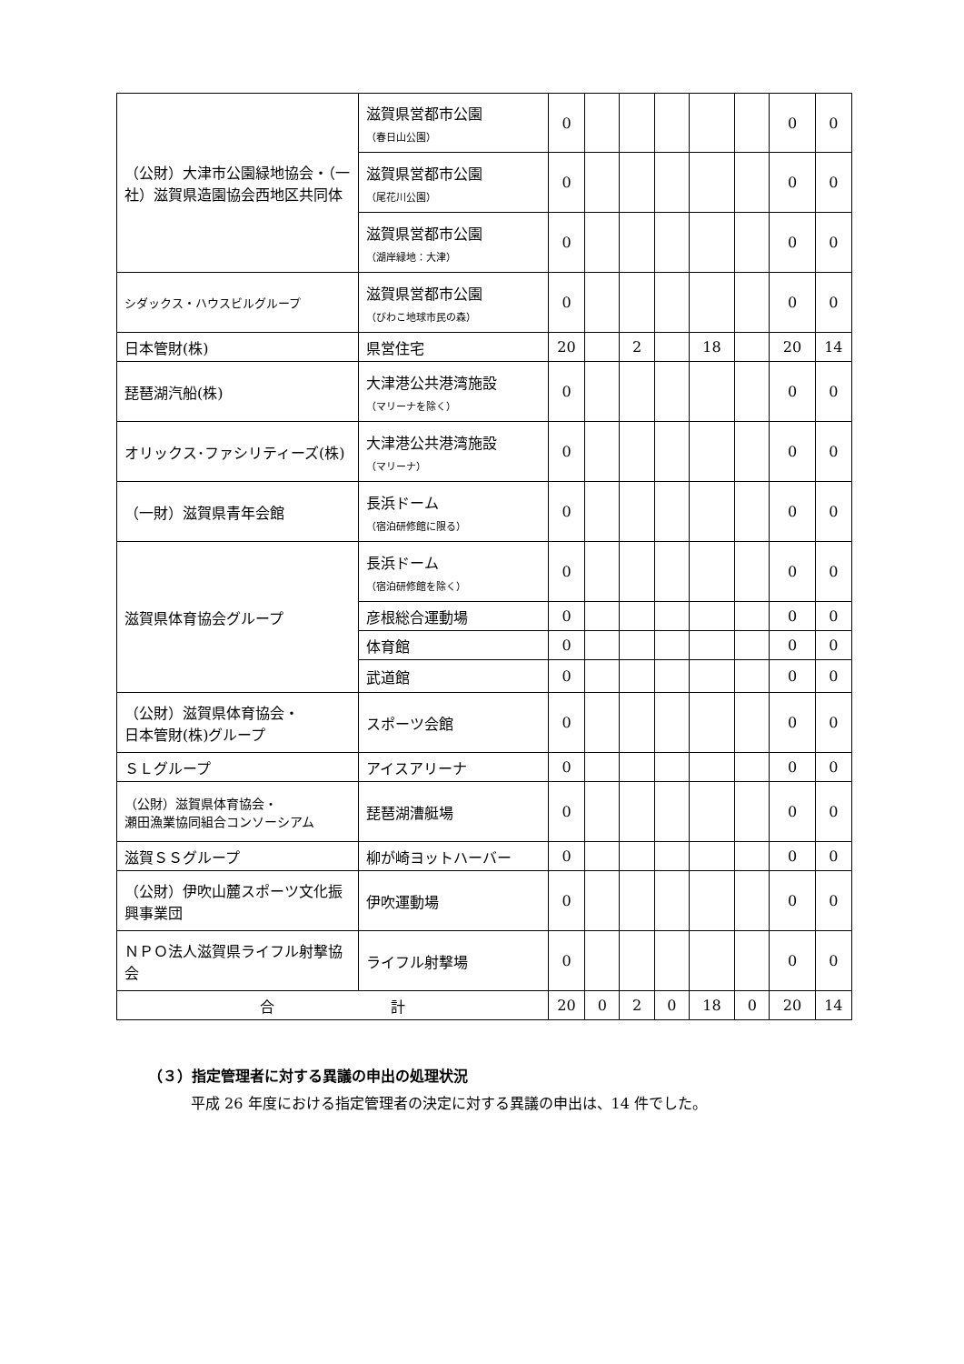| （公財）大津市公園緑地協会・（一社）滋賀県造園協会西地区共同体 | 滋賀県営都市公園 （春日山公園） | 0 | | | | | | 0 | 0 |
| | 滋賀県営都市公園 （尾花川公園） | 0 | | | | | | 0 | 0 |
| | 滋賀県営都市公園 （湖岸緑地：大津） | 0 | | | | | | 0 | 0 |
| シダックス・ハウスビルグループ | 滋賀県営都市公園 （びわこ地球市民の森） | 0 | | | | | | 0 | 0 |
| 日本管財(株) | 県営住宅 | 20 | | 2 | | 18 | | 20 | 14 |
| 琵琶湖汽船(株) | 大津港公共港湾施設 （マリーナを除く） | 0 | | | | | | 0 | 0 |
| オリックス･ファシリティーズ(株) | 大津港公共港湾施設 （マリーナ） | 0 | | | | | | 0 | 0 |
| （一財）滋賀県青年会館 | 長浜ドーム （宿泊研修館に限る） | 0 | | | | | | 0 | 0 |
| 滋賀県体育協会グループ | 長浜ドーム （宿泊研修館を除く） | 0 | | | | | | 0 | 0 |
| | 彦根総合運動場 | 0 | | | | | | 0 | 0 |
| | 体育館 | 0 | | | | | | 0 | 0 |
| | 武道館 | 0 | | | | | | 0 | 0 |
| （公財）滋賀県体育協会・ 日本管財(株)グループ | スポーツ会館 | 0 | | | | | | 0 | 0 |
| ＳＬグループ | アイスアリーナ | 0 | | | | | | 0 | 0 |
| （公財）滋賀県体育協会・ 瀬田漁業協同組合コンソーシアム | 琵琶湖漕艇場 | 0 | | | | | | 0 | 0 |
| 滋賀ＳＳグループ | 柳が崎ヨットハーバー | 0 | | | | | | 0 | 0 |
| （公財）伊吹山麓スポーツ文化振興事業団 | 伊吹運動場 | 0 | | | | | | 0 | 0 |
| ＮＰＯ法人滋賀県ライフル射撃協会 | ライフル射撃場 | 0 | | | | | | 0 | 0 |
| 合 計 | | 20 | 0 | 2 | 0 | 18 | 0 | 20 | 14 |
（３）指定管理者に対する異議の申出の処理状況
平成 26 年度における指定管理者の決定に対する異議の申出は、14 件でした。